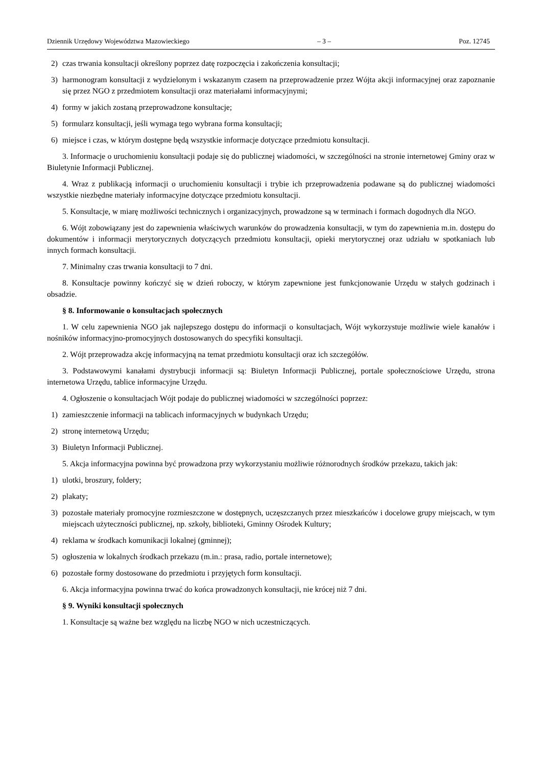Dziennik Urzędowy Województwa Mazowieckiego – 3 – Poz. 12745
2) czas trwania konsultacji określony poprzez datę rozpoczęcia i zakończenia konsultacji;
3) harmonogram konsultacji z wydzielonym i wskazanym czasem na przeprowadzenie przez Wójta akcji informacyjnej oraz zapoznanie się przez NGO z przedmiotem konsultacji oraz materiałami informacyjnymi;
4) formy w jakich zostaną przeprowadzone konsultacje;
5) formularz konsultacji, jeśli wymaga tego wybrana forma konsultacji;
6) miejsce i czas, w którym dostępne będą wszystkie informacje dotyczące przedmiotu konsultacji.
3. Informacje o uruchomieniu konsultacji podaje się do publicznej wiadomości, w szczególności na stronie internetowej Gminy oraz w Biuletynie Informacji Publicznej.
4. Wraz z publikacją informacji o uruchomieniu konsultacji i trybie ich przeprowadzenia podawane są do publicznej wiadomości wszystkie niezbędne materiały informacyjne dotyczące przedmiotu konsultacji.
5. Konsultacje, w miarę możliwości technicznych i organizacyjnych, prowadzone są w terminach i formach dogodnych dla NGO.
6. Wójt zobowiązany jest do zapewnienia właściwych warunków do prowadzenia konsultacji, w tym do zapewnienia m.in. dostępu do dokumentów i informacji merytorycznych dotyczących przedmiotu konsultacji, opieki merytorycznej oraz udziału w spotkaniach lub innych formach konsultacji.
7. Minimalny czas trwania konsultacji to 7 dni.
8. Konsultacje powinny kończyć się w dzień roboczy, w którym zapewnione jest funkcjonowanie Urzędu w stałych godzinach i obsadzie.
§ 8. Informowanie o konsultacjach społecznych
1. W celu zapewnienia NGO jak najlepszego dostępu do informacji o konsultacjach, Wójt wykorzystuje możliwie wiele kanałów i nośników informacyjno-promocyjnych dostosowanych do specyfiki konsultacji.
2. Wójt przeprowadza akcję informacyjną na temat przedmiotu konsultacji oraz ich szczegółów.
3. Podstawowymi kanałami dystrybucji informacji są: Biuletyn Informacji Publicznej, portale społecznościowe Urzędu, strona internetowa Urzędu, tablice informacyjne Urzędu.
4. Ogłoszenie o konsultacjach Wójt podaje do publicznej wiadomości w szczególności poprzez:
1) zamieszczenie informacji na tablicach informacyjnych w budynkach Urzędu;
2) stronę internetową Urzędu;
3) Biuletyn Informacji Publicznej.
5. Akcja informacyjna powinna być prowadzona przy wykorzystaniu możliwie różnorodnych środków przekazu, takich jak:
1) ulotki, broszury, foldery;
2) plakaty;
3) pozostałe materiały promocyjne rozmieszczone w dostępnych, uczęszczanych przez mieszkańców i docelowe grupy miejscach, w tym miejscach użyteczności publicznej, np. szkoły, biblioteki, Gminny Ośrodek Kultury;
4) reklama w środkach komunikacji lokalnej (gminnej);
5) ogłoszenia w lokalnych środkach przekazu (m.in.: prasa, radio, portale internetowe);
6) pozostałe formy dostosowane do przedmiotu i przyjętych form konsultacji.
6. Akcja informacyjna powinna trwać do końca prowadzonych konsultacji, nie krócej niż 7 dni.
§ 9. Wyniki konsultacji społecznych
1. Konsultacje są ważne bez względu na liczbę NGO w nich uczestniczących.